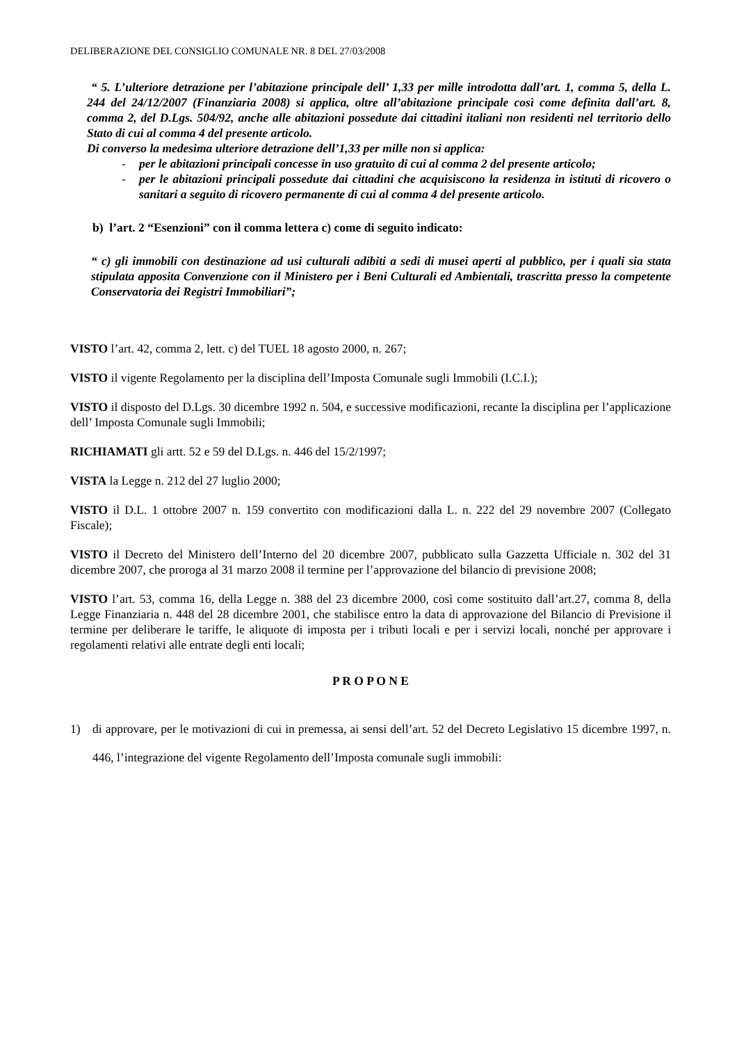DELIBERAZIONE DEL CONSIGLIO COMUNALE NR. 8 DEL 27/03/2008
“ 5. L’ulteriore detrazione per l’abitazione principale dell’ 1,33 per mille introdotta dall’art. 1, comma 5, della L. 244 del 24/12/2007 (Finanziaria 2008) si applica, oltre all’abitazione principale così come definita dall’art. 8, comma 2, del D.Lgs. 504/92, anche alle abitazioni possedute dai cittadini italiani non residenti nel territorio dello Stato di cui al comma 4 del presente articolo.
Di converso la medesima ulteriore detrazione dell’1,33 per mille non si applica:
- per le abitazioni principali concesse in uso gratuito di cui al comma 2 del presente articolo;
- per le abitazioni principali possedute dai cittadini che acquisiscono la residenza in istituti di ricovero o sanitari a seguito di ricovero permanente di cui al comma 4 del presente articolo.
b) l’art. 2 “Esenzioni” con il comma lettera c) come di seguito indicato:
“ c) gli immobili con destinazione ad usi culturali adibiti a sedi di musei aperti al pubblico, per i quali sia stata stipulata apposita Convenzione con il Ministero per i Beni Culturali ed Ambientali, trascritta presso la competente Conservatoria dei Registri Immobiliari”;
VISTO l’art. 42, comma 2, lett. c) del TUEL 18 agosto 2000, n. 267;
VISTO il vigente Regolamento per la disciplina dell’Imposta Comunale sugli Immobili (I.C.I.);
VISTO il disposto del D.Lgs. 30 dicembre 1992 n. 504, e successive modificazioni, recante la disciplina per l’applicazione dell’ Imposta Comunale sugli Immobili;
RICHIAMATI gli artt. 52 e 59 del D.Lgs. n. 446 del 15/2/1997;
VISTA la Legge n. 212 del 27 luglio 2000;
VISTO il D.L. 1 ottobre 2007 n. 159 convertito con modificazioni dalla L. n. 222 del 29 novembre 2007 (Collegato Fiscale);
VISTO il Decreto del Ministero dell’Interno del 20 dicembre 2007, pubblicato sulla Gazzetta Ufficiale n. 302 del 31 dicembre 2007, che proroga al 31 marzo 2008 il termine per l’approvazione del bilancio di previsione 2008;
VISTO l’art. 53, comma 16, della Legge n. 388 del 23 dicembre 2000, così come sostituito dall’art.27, comma 8, della Legge Finanziaria n. 448 del 28 dicembre 2001, che stabilisce entro la data di approvazione del Bilancio di Previsione il termine per deliberare le tariffe, le aliquote di imposta per i tributi locali e per i servizi locali, nonché per approvare i regolamenti relativi alle entrate degli enti locali;
P R O P O N E
1) di approvare, per le motivazioni di cui in premessa, ai sensi dell’art. 52 del Decreto Legislativo 15 dicembre 1997, n. 446, l’integrazione del vigente Regolamento dell’Imposta comunale sugli immobili: